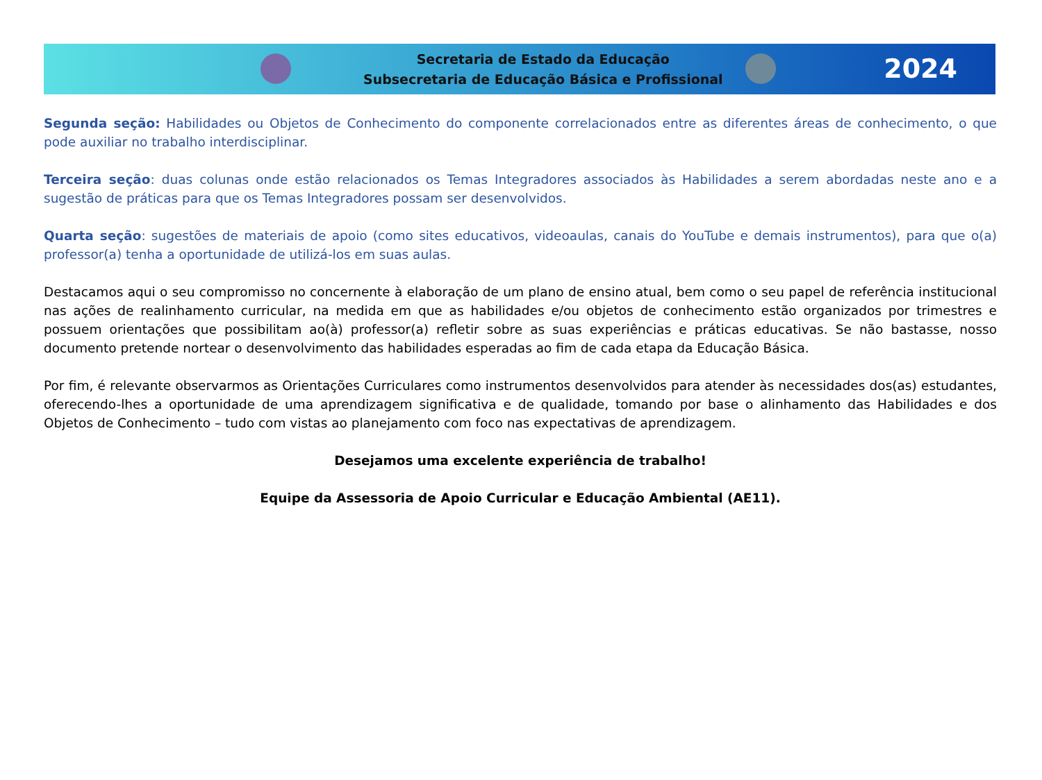Secretaria de Estado da Educação
Subsecretaria de Educação Básica e Profissional
2024
Segunda seção: Habilidades ou Objetos de Conhecimento do componente correlacionados entre as diferentes áreas de conhecimento, o que pode auxiliar no trabalho interdisciplinar.
Terceira seção: duas colunas onde estão relacionados os Temas Integradores associados às Habilidades a serem abordadas neste ano e a sugestão de práticas para que os Temas Integradores possam ser desenvolvidos.
Quarta seção: sugestões de materiais de apoio (como sites educativos, videoaulas, canais do YouTube e demais instrumentos), para que o(a) professor(a) tenha a oportunidade de utilizá-los em suas aulas.
Destacamos aqui o seu compromisso no concernente à elaboração de um plano de ensino atual, bem como o seu papel de referência institucional nas ações de realinhamento curricular, na medida em que as habilidades e/ou objetos de conhecimento estão organizados por trimestres e possuem orientações que possibilitam ao(à) professor(a) refletir sobre as suas experiências e práticas educativas. Se não bastasse, nosso documento pretende nortear o desenvolvimento das habilidades esperadas ao fim de cada etapa da Educação Básica.
Por fim, é relevante observarmos as Orientações Curriculares como instrumentos desenvolvidos para atender às necessidades dos(as) estudantes, oferecendo-lhes a oportunidade de uma aprendizagem significativa e de qualidade, tomando por base o alinhamento das Habilidades e dos Objetos de Conhecimento – tudo com vistas ao planejamento com foco nas expectativas de aprendizagem.
Desejamos uma excelente experiência de trabalho!
Equipe da Assessoria de Apoio Curricular e Educação Ambiental (AE11).